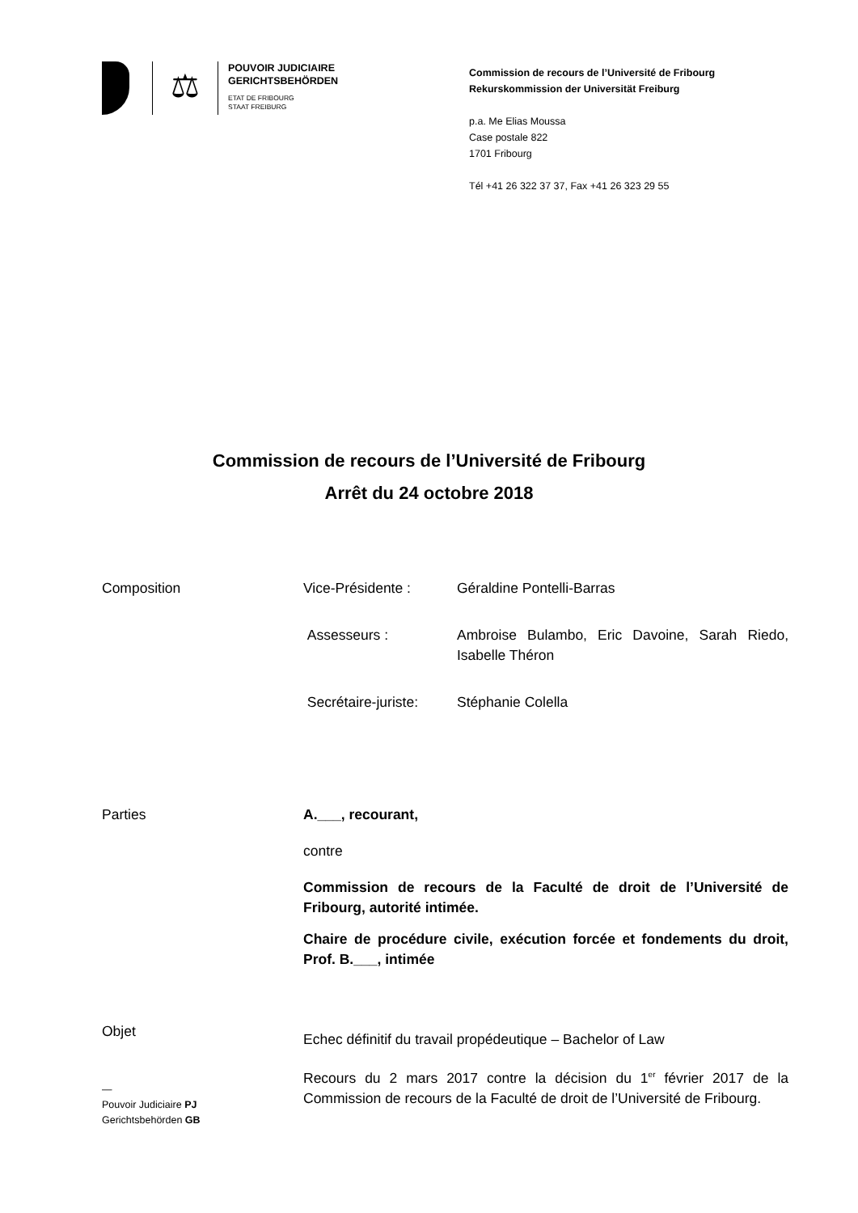⚖
POUVOIR JUDICIAIRE
GERICHTSBEHÖRDEN
ETAT DE FRIBOURG
STAAT FREIBURG
Commission de recours de l’Université de Fribourg
Rekurskommission der Universität Freiburg
p.a. Me Elias Moussa
Case postale 822
1701 Fribourg
Tél +41 26 322 37 37, Fax +41 26 323 29 55
Commission de recours de l’Université de Fribourg
Arrêt du 24 octobre 2018
Composition Vice-Présidente : Géraldine Pontelli-Barras
Assesseurs : Ambroise Bulambo, Eric Davoine, Sarah Riedo, Isabelle Théron
Secrétaire-juriste: Stéphanie Colella
Parties A.___, recourant,
contre
Commission de recours de la Faculté de droit de l’Université de Fribourg, autorité intimée.
Chaire de procédure civile, exécution forcée et fondements du droit, Prof. B.___, intimée
Objet
Echec définitif du travail propédeutique – Bachelor of Law
Recours du 2 mars 2017 contre la décision du 1<sup>er</sup> février 2017 de la Commission de recours de la Faculté de droit de l’Université de Fribourg.
—
Pouvoir Judiciaire PJ
Gerichtsbehörden GB